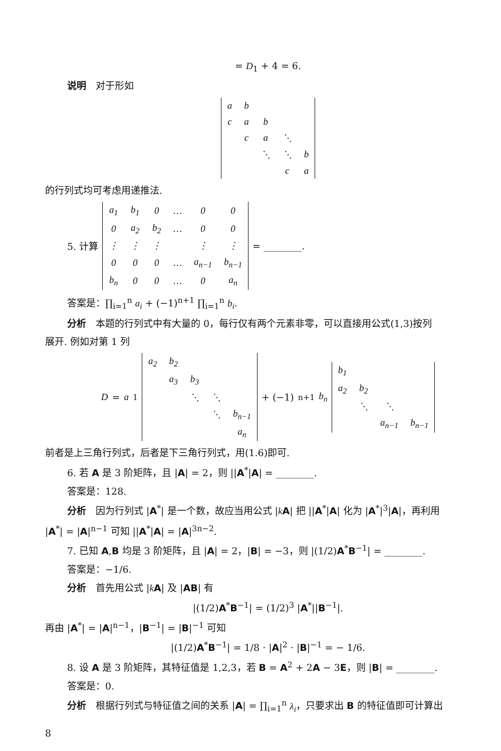= D<sub>1</sub> + 4 = 6.
说明　对于形如
| a | b | | | |
| c | a | b | | |
| | c | a | ⋱ | |
| | | ⋱ | ⋱ | b |
| | | | c | a |
的行列式均可考虑用递推法.
5. 计算
| a<sub>1</sub> | b<sub>1</sub> | 0 | … | 0 | 0 |
| 0 | a<sub>2</sub> | b<sub>2</sub> | … | 0 | 0 |
| ⋮ | ⋮ | ⋮ | | ⋮ | ⋮ |
| 0 | 0 | 0 | … | a<sub>n−1</sub> | b<sub>n−1</sub> |
| b<sub>n</sub> | 0 | 0 | … | 0 | a<sub>n</sub> |
= ________.
答案是：∏<sub>i=1</sub><sup>n</sup> a<sub>i</sub> + (−1)<sup>n+1</sup> ∏<sub>i=1</sub><sup>n</sup> b<sub>i</sub>.
分析　本题的行列式中有大量的 0，每行仅有两个元素非零，可以直接用公式(1,3)按列
展开. 例如对第 1 列
D = a<sub>1</sub>
| a<sub>2</sub> | b<sub>2</sub> | | | |
| | a<sub>3</sub> | b<sub>3</sub> | | |
| | | ⋱ | ⋱ | |
| | | | ⋱ | b<sub>n−1</sub> |
| | | | | a<sub>n</sub> |
+ (−1)<sup>n+1</sup> b<sub>n</sub>
| b<sub>1</sub> | | | |
| a<sub>2</sub> | b<sub>2</sub> | | |
| | ⋱ | ⋱ | |
| | | a<sub>n−1</sub> | b<sub>n−1</sub> |
前者是上三角行列式，后者是下三角行列式，用(1.6)即可.
6. 若 A 是 3 阶矩阵，且 |A| = 2，则 ||A<sup>*</sup>|A| = ________.
答案是：128.
分析　因为行列式 |A<sup>*</sup>| 是一个数，故应当用公式 |kA| 把 ||A<sup>*</sup>|A| 化为 |A<sup>*</sup>|<sup>3</sup>|A|，再利用
|A<sup>*</sup>| = |A|<sup>n−1</sup> 可知 ||A<sup>*</sup>|A| = |A|<sup>3n−2</sup>.
7. 已知 A,B 均是 3 阶矩阵，且 |A| = 2，|B| = −3，则 |(1/2)A<sup>*</sup>B<sup>−1</sup>| = ________.
答案是：−1/6.
分析　首先用公式 |kA| 及 |AB| 有
|(1/2)A<sup>*</sup>B<sup>−1</sup>| = (1/2)<sup>3</sup> |A<sup>*</sup>||B<sup>−1</sup>|.
再由 |A<sup>*</sup>| = |A|<sup>n−1</sup>，|B<sup>−1</sup>| = |B|<sup>−1</sup> 可知
|(1/2)A<sup>*</sup>B<sup>−1</sup>| = 1/8 · |A|<sup>2</sup> · |B|<sup>−1</sup> = − 1/6.
8. 设 A 是 3 阶矩阵，其特征值是 1,2,3，若 B = A<sup>2</sup> + 2A − 3E，则 |B| = ________.
答案是：0.
分析　根据行列式与特征值之间的关系 |A| = ∏<sub>i=1</sub><sup>n</sup> λ<sub>i</sub>，只要求出 B 的特征值即可计算出
8